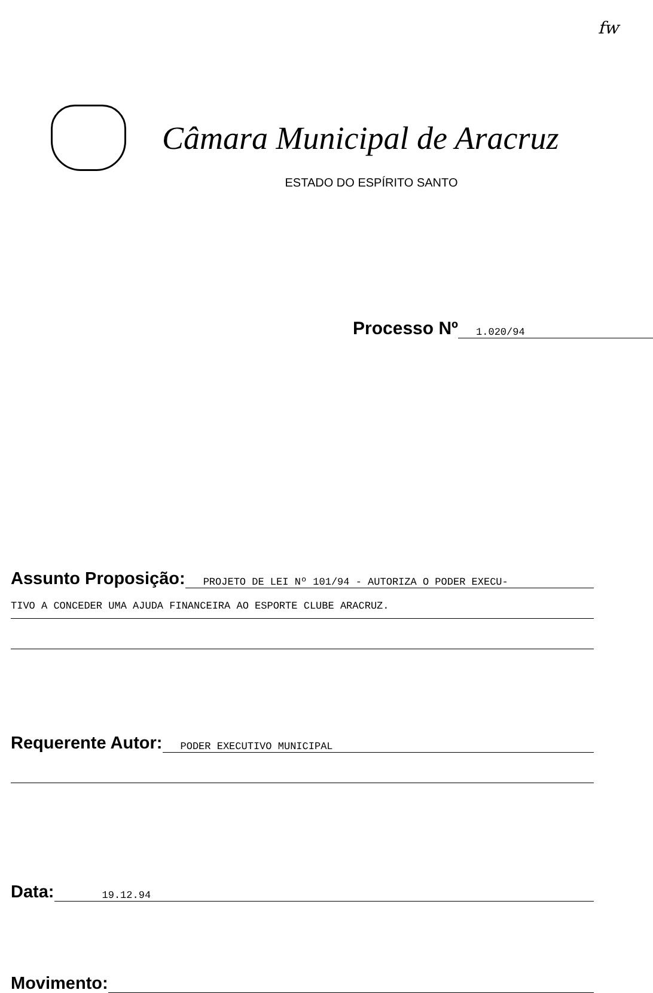fw
Câmara Municipal de Aracruz
ESTADO DO ESPÍRITO SANTO
Processo Nº 1.020/94
Assunto Proposição: PROJETO DE LEI Nº 101/94 - AUTORIZA O PODER EXECU-
TIVO A CONCEDER UMA AJUDA FINANCEIRA AO ESPORTE CLUBE ARACRUZ.
Requerente Autor: PODER EXECUTIVO MUNICIPAL
Data: 19.12.94
Movimento: